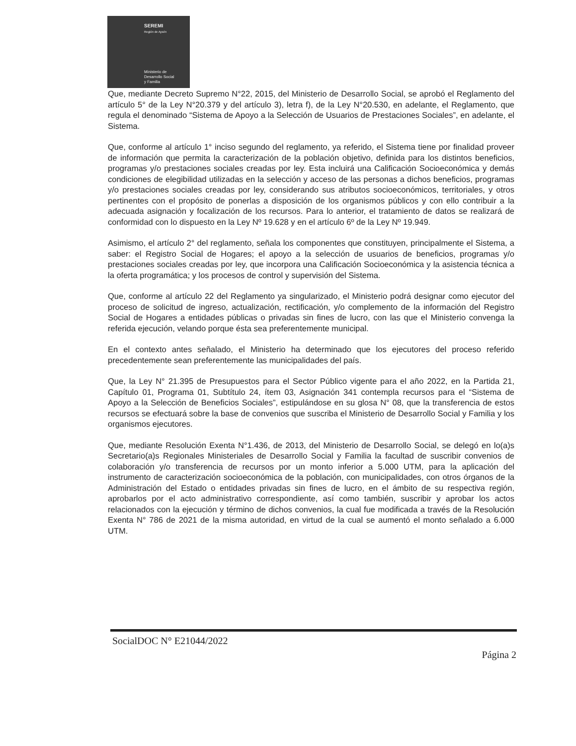SEREMI
Región de Aysén
Ministerio de
Desarrollo Social
y Familia
Que, mediante Decreto Supremo N°22, 2015, del Ministerio de Desarrollo Social, se aprobó el Reglamento del artículo 5° de la Ley N°20.379 y del artículo 3), letra f), de la Ley N°20.530, en adelante, el Reglamento, que regula el denominado “Sistema de Apoyo a la Selección de Usuarios de Prestaciones Sociales”, en adelante, el Sistema.
Que, conforme al artículo 1° inciso segundo del reglamento, ya referido, el Sistema tiene por finalidad proveer de información que permita la caracterización de la población objetivo, definida para los distintos beneficios, programas y/o prestaciones sociales creadas por ley. Esta incluirá una Calificación Socioeconómica y demás condiciones de elegibilidad utilizadas en la selección y acceso de las personas a dichos beneficios, programas y/o prestaciones sociales creadas por ley, considerando sus atributos socioeconómicos, territoriales, y otros pertinentes con el propósito de ponerlas a disposición de los organismos públicos y con ello contribuir a la adecuada asignación y focalización de los recursos. Para lo anterior, el tratamiento de datos se realizará de conformidad con lo dispuesto en la Ley Nº 19.628 y en el artículo 6º de la Ley Nº 19.949.
Asimismo, el artículo 2° del reglamento, señala los componentes que constituyen, principalmente el Sistema, a saber: el Registro Social de Hogares; el apoyo a la selección de usuarios de beneficios, programas y/o prestaciones sociales creadas por ley, que incorpora una Calificación Socioeconómica y la asistencia técnica a la oferta programática; y los procesos de control y supervisión del Sistema.
Que, conforme al artículo 22 del Reglamento ya singularizado, el Ministerio podrá designar como ejecutor del proceso de solicitud de ingreso, actualización, rectificación, y/o complemento de la información del Registro Social de Hogares a entidades públicas o privadas sin fines de lucro, con las que el Ministerio convenga la referida ejecución, velando porque ésta sea preferentemente municipal.
En el contexto antes señalado, el Ministerio ha determinado que los ejecutores del proceso referido precedentemente sean preferentemente las municipalidades del país.
Que, la Ley N° 21.395 de Presupuestos para el Sector Público vigente para el año 2022, en la Partida 21, Capítulo 01, Programa 01, Subtítulo 24, ítem 03, Asignación 341 contempla recursos para el “Sistema de Apoyo a la Selección de Beneficios Sociales”, estipulándose en su glosa N° 08, que la transferencia de estos recursos se efectuará sobre la base de convenios que suscriba el Ministerio de Desarrollo Social y Familia y los organismos ejecutores.
Que, mediante Resolución Exenta N°1.436, de 2013, del Ministerio de Desarrollo Social, se delegó en lo(a)s Secretario(a)s Regionales Ministeriales de Desarrollo Social y Familia la facultad de suscribir convenios de colaboración y/o transferencia de recursos por un monto inferior a 5.000 UTM, para la aplicación del instrumento de caracterización socioeconómica de la población, con municipalidades, con otros órganos de la Administración del Estado o entidades privadas sin fines de lucro, en el ámbito de su respectiva región, aprobarlos por el acto administrativo correspondiente, así como también, suscribir y aprobar los actos relacionados con la ejecución y término de dichos convenios, la cual fue modificada a través de la Resolución Exenta N° 786 de 2021 de la misma autoridad, en virtud de la cual se aumentó el monto señalado a 6.000 UTM.
SocialDOC N° E21044/2022
Página 2